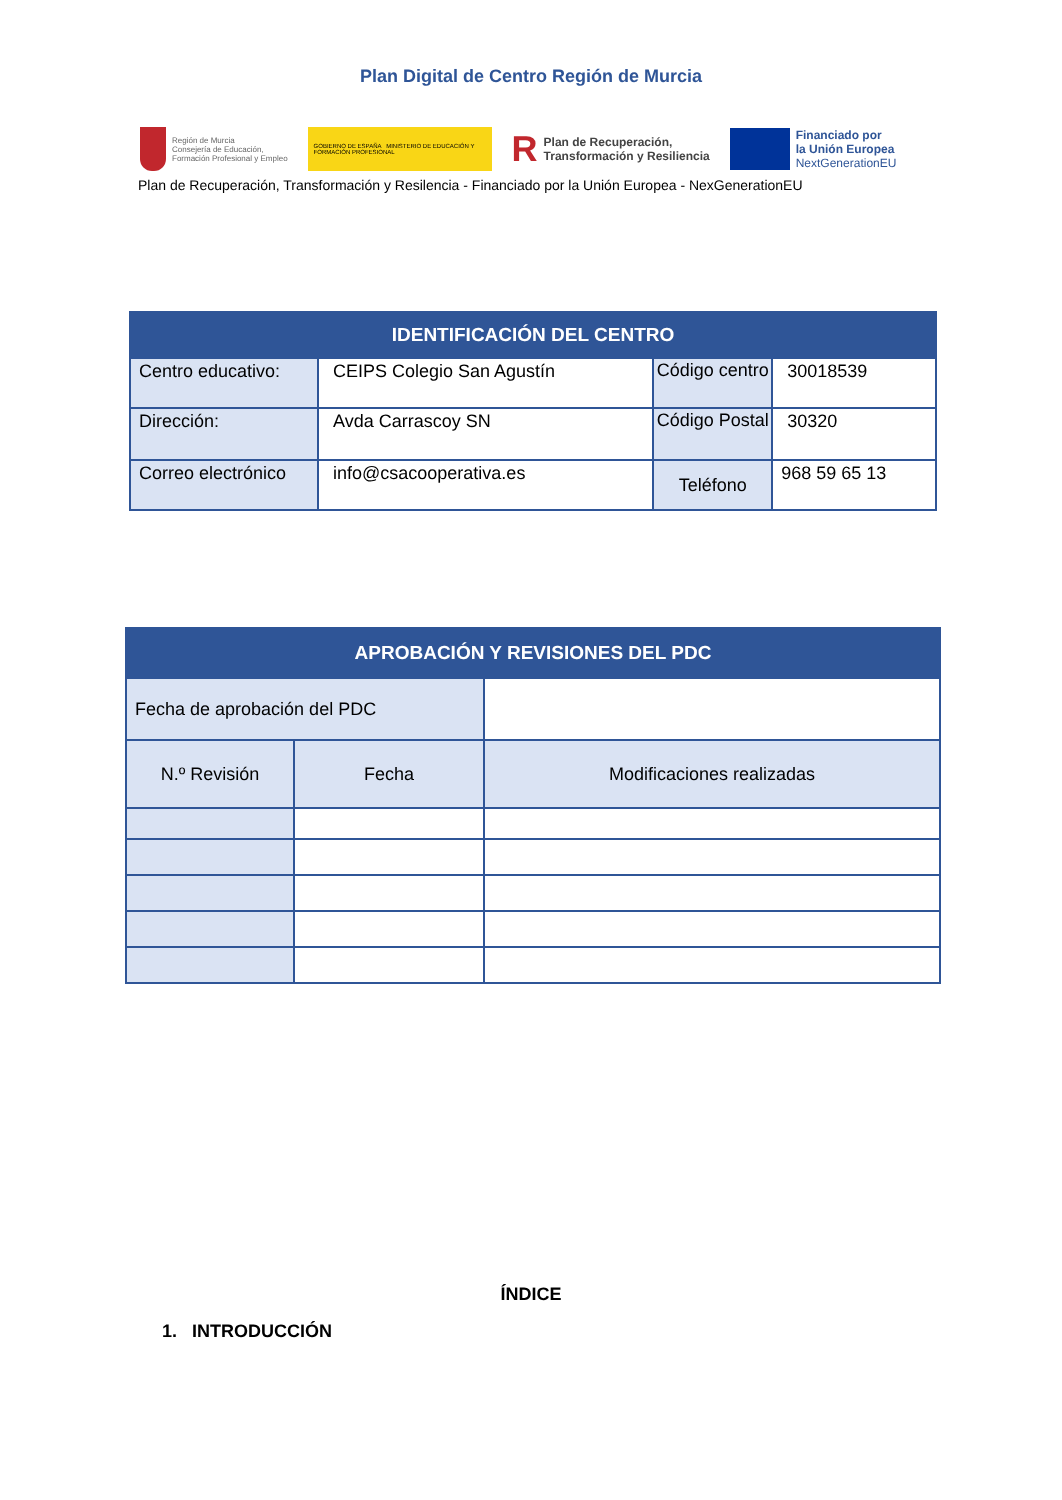Plan Digital de Centro Región de Murcia
Región de Murcia
Consejería de Educación,
Formación Profesional y Empleo
GOBIERNO DE ESPAÑA MINISTERIO DE EDUCACIÓN Y FORMACIÓN PROFESIONAL
R Plan de Recuperación,
Transformación y Resiliencia
Financiado por
la Unión Europea
NextGenerationEU
Plan de Recuperación, Transformación y Resilencia - Financiado por la Unión Europea - NexGenerationEU
| IDENTIFICACIÓN DEL CENTRO | | | |
| --- | --- | --- | --- |
| Centro educativo: | CEIPS Colegio San Agustín | Código centro | 30018539 |
| Dirección: | Avda Carrascoy SN | Código Postal | 30320 |
| Correo electrónico | info@csacooperativa.es | Teléfono | 968 59 65 13 |
| APROBACIÓN Y REVISIONES DEL PDC | | |
| --- | --- | --- |
| Fecha de aprobación del PDC | | |
| N.º Revisión | Fecha | Modificaciones realizadas |
ÍNDICE
1. INTRODUCCIÓN